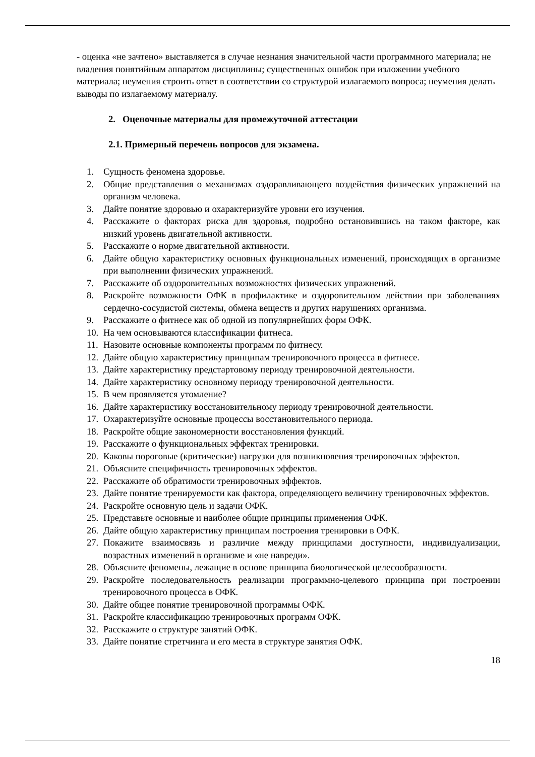- оценка «не зачтено» выставляется в случае незнания значительной части программного материала; не владения понятийным аппаратом дисциплины; существенных ошибок при изложении учебного материала; неумения строить ответ в соответствии со структурой излагаемого вопроса; неумения делать выводы по излагаемому материалу.
2. Оценочные материалы для промежуточной аттестации
2.1. Примерный перечень вопросов для экзамена.
1. Сущность феномена здоровье.
2. Общие представления о механизмах оздоравливающего воздействия физических упражнений на организм человека.
3. Дайте понятие здоровью и охарактеризуйте уровни его изучения.
4. Расскажите о факторах риска для здоровья, подробно остановившись на таком факторе, как низкий уровень двигательной активности.
5. Расскажите о норме двигательной активности.
6. Дайте общую характеристику основных функциональных изменений, происходящих в организме при выполнении физических упражнений.
7. Расскажите об оздоровительных возможностях физических упражнений.
8. Раскройте возможности ОФК в профилактике и оздоровительном действии при заболеваниях сердечно-сосудистой системы, обмена веществ и других нарушениях организма.
9. Расскажите о фитнесе как об одной из популярнейших форм ОФК.
10. На чем основываются классификации фитнеса.
11. Назовите основные компоненты программ по фитнесу.
12. Дайте общую характеристику принципам тренировочного процесса в фитнесе.
13. Дайте характеристику предстартовому периоду тренировочной деятельности.
14. Дайте характеристику основному периоду тренировочной деятельности.
15. В чем проявляется утомление?
16. Дайте характеристику восстановительному периоду тренировочной деятельности.
17. Охарактеризуйте основные процессы восстановительного периода.
18. Раскройте общие закономерности восстановления функций.
19. Расскажите о функциональных эффектах тренировки.
20. Каковы пороговые (критические) нагрузки для возникновения тренировочных эффектов.
21. Объясните специфичность тренировочных эффектов.
22. Расскажите об обратимости тренировочных эффектов.
23. Дайте понятие тренируемости как фактора, определяющего величину тренировочных эффектов.
24. Раскройте основную цель и задачи ОФК.
25. Представьте основные и наиболее общие принципы применения ОФК.
26. Дайте общую характеристику принципам построения тренировки в ОФК.
27. Покажите взаимосвязь и различие между принципами доступности, индивидуализации, возрастных изменений в организме и «не навреди».
28. Объясните феномены, лежащие в основе принципа биологической целесообразности.
29. Раскройте последовательность реализации программно-целевого принципа при построении тренировочного процесса в ОФК.
30. Дайте общее понятие тренировочной программы ОФК.
31. Раскройте классификацию тренировочных программ ОФК.
32. Расскажите о структуре занятий ОФК.
33. Дайте понятие стретчинга и его места в структуре занятия ОФК.
18